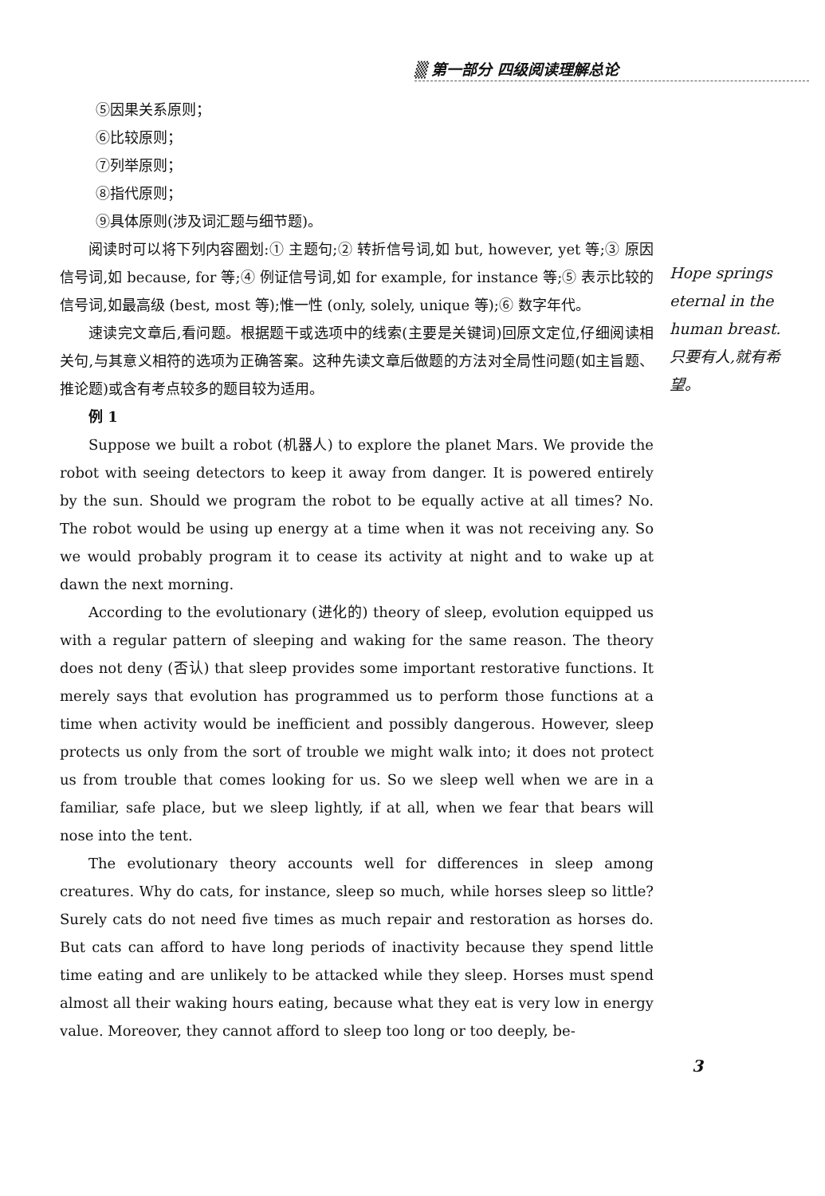▒ 第一部分 四级阅读理解总论
⑤因果关系原则；
⑥比较原则；
⑦列举原则；
⑧指代原则；
⑨具体原则(涉及词汇题与细节题)。
阅读时可以将下列内容圈划:① 主题句;② 转折信号词,如 but, however, yet 等;③ 原因信号词,如 because, for 等;④ 例证信号词,如 for example, for instance 等;⑤ 表示比较的信号词,如最高级 (best, most 等);惟一性 (only, solely, unique 等);⑥ 数字年代。
速读完文章后,看问题。根据题干或选项中的线索(主要是关键词)回原文定位,仔细阅读相关句,与其意义相符的选项为正确答案。这种先读文章后做题的方法对全局性问题(如主旨题、推论题)或含有考点较多的题目较为适用。
例 1
Suppose we built a robot (机器人) to explore the planet Mars. We provide the robot with seeing detectors to keep it away from danger. It is powered entirely by the sun. Should we program the robot to be equally active at all times? No. The robot would be using up energy at a time when it was not receiving any. So we would probably program it to cease its activity at night and to wake up at dawn the next morning.
According to the evolutionary (进化的) theory of sleep, evolution equipped us with a regular pattern of sleeping and waking for the same reason. The theory does not deny (否认) that sleep provides some important restorative functions. It merely says that evolution has programmed us to perform those functions at a time when activity would be inefficient and possibly dangerous. However, sleep protects us only from the sort of trouble we might walk into; it does not protect us from trouble that comes looking for us. So we sleep well when we are in a familiar, safe place, but we sleep lightly, if at all, when we fear that bears will nose into the tent.
The evolutionary theory accounts well for differences in sleep among creatures. Why do cats, for instance, sleep so much, while horses sleep so little? Surely cats do not need five times as much repair and restoration as horses do. But cats can afford to have long periods of inactivity because they spend little time eating and are unlikely to be attacked while they sleep. Horses must spend almost all their waking hours eating, because what they eat is very low in energy value. Moreover, they cannot afford to sleep too long or too deeply, be-
Hope springs eternal in the human breast.
只要有人,就有希望。
3